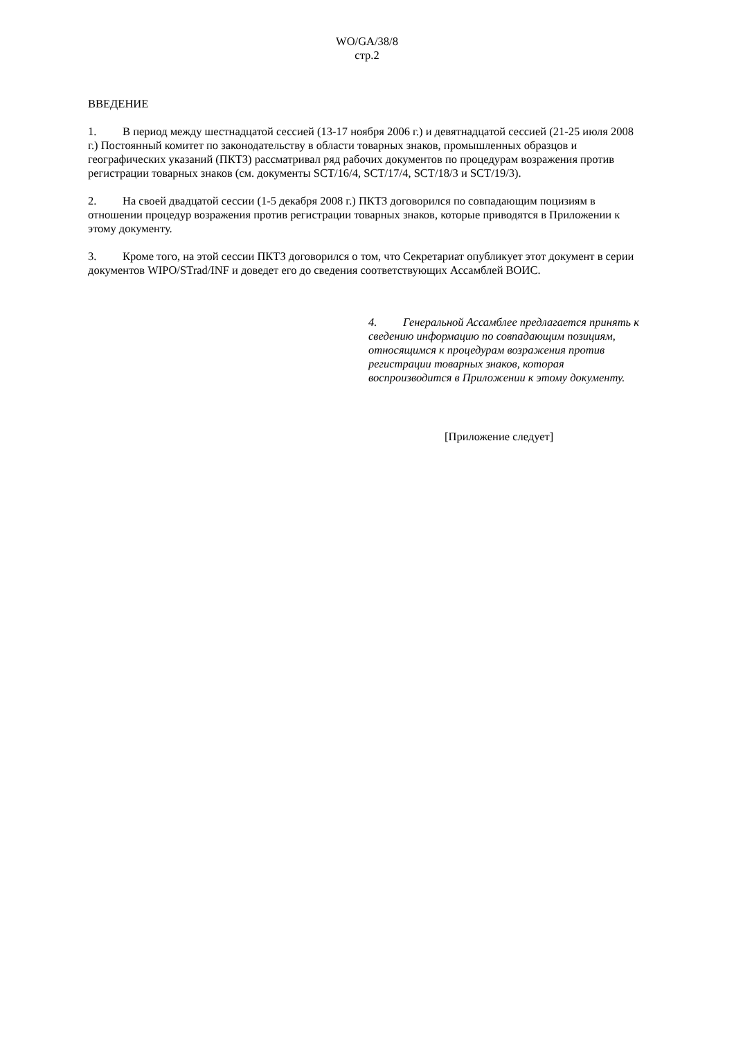WO/GA/38/8
стр.2
ВВЕДЕНИЕ
1. В период между шестнадцатой сессией (13-17 ноября 2006 г.) и девятнадцатой сессией (21-25 июля 2008 г.) Постоянный комитет по законодательству в области товарных знаков, промышленных образцов и географических указаний (ПКТЗ) рассматривал ряд рабочих документов по процедурам возражения против регистрации товарных знаков (см. документы SCT/16/4, SCT/17/4, SCT/18/3 и SCT/19/3).
2. На своей двадцатой сессии (1-5 декабря 2008 г.) ПКТЗ договорился по совпадающим поцизиям в отношении процедур возражения против регистрации товарных знаков, которые приводятся в Приложении к этому документу.
3. Кроме того, на этой сессии ПКТЗ договорился о том, что Секретариат опубликует этот документ в серии документов WIPO/STrad/INF и доведет его до сведения соответствующих Ассамблей ВОИС.
4. Генеральной Ассамблее предлагается принять к сведению информацию по совпадающим позициям, относящимся к процедурам возражения против регистрации товарных знаков, которая воспроизводится в Приложении к этому документу.
[Приложение следует]